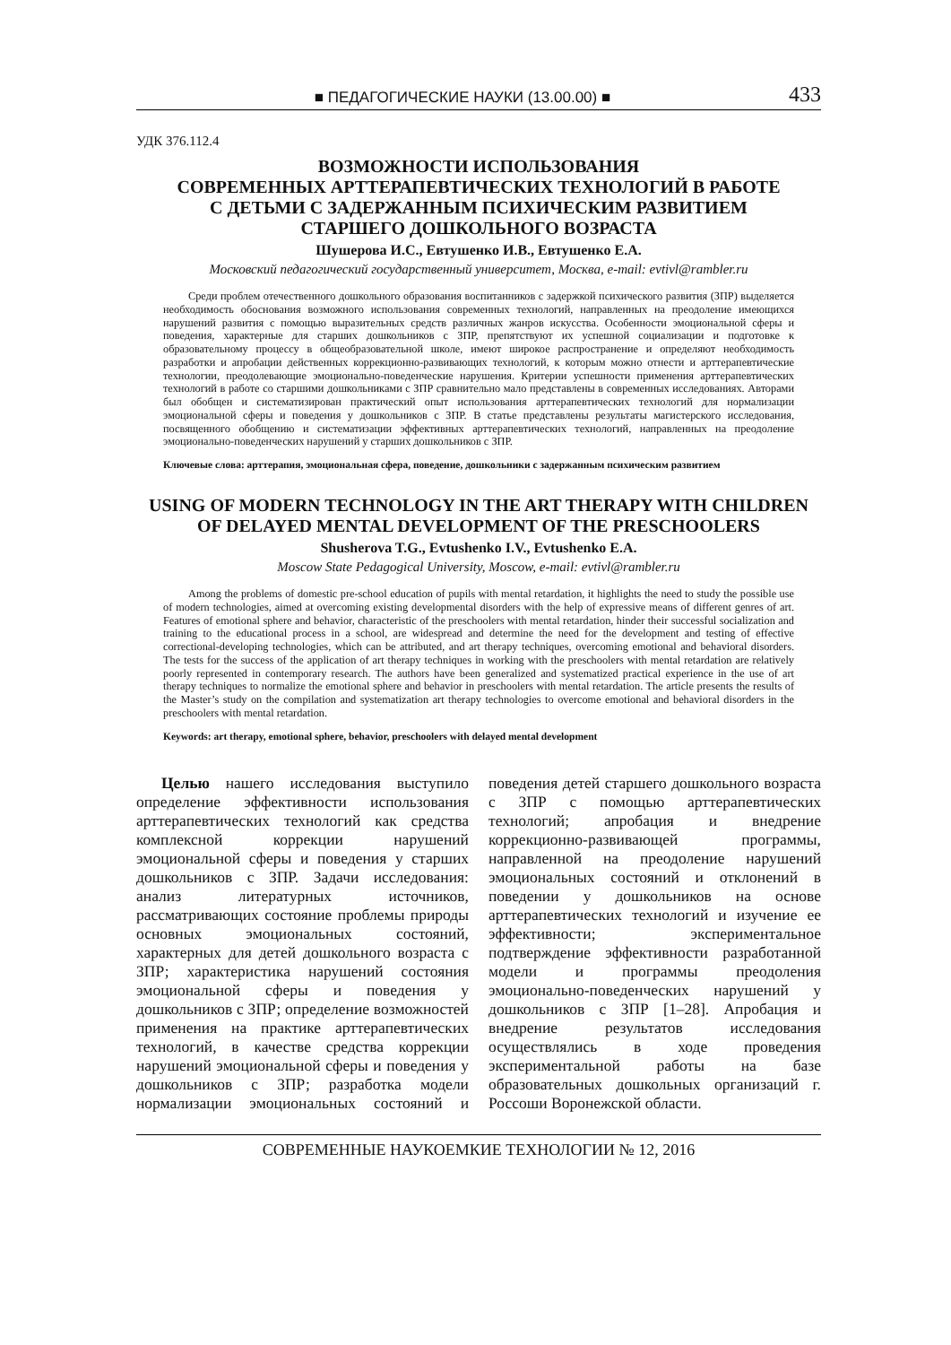■ ПЕДАГОГИЧЕСКИЕ НАУКИ (13.00.00) ■ 433
УДК 376.112.4
ВОЗМОЖНОСТИ ИСПОЛЬЗОВАНИЯ
СОВРЕМЕННЫХ АРТТЕРАПЕВТИЧЕСКИХ ТЕХНОЛОГИЙ В РАБОТЕ
С ДЕТЬМИ С ЗАДЕРЖАННЫМ ПСИХИЧЕСКИМ РАЗВИТИЕМ
СТАРШЕГО ДОШКОЛЬНОГО ВОЗРАСТА
Шушерова И.С., Евтушенко И.В., Евтушенко Е.А.
Московский педагогический государственный университет, Москва, e-mail: evtivl@rambler.ru
Среди проблем отечественного дошкольного образования воспитанников с задержкой психического развития (ЗПР) выделяется необходимость обоснования возможного использования современных технологий, направленных на преодоление имеющихся нарушений развития с помощью выразительных средств различных жанров искусства. Особенности эмоциональной сферы и поведения, характерные для старших дошкольников с ЗПР, препятствуют их успешной социализации и подготовке к образовательному процессу в общеобразовательной школе, имеют широкое распространение и определяют необходимость разработки и апробации действенных коррекционно-развивающих технологий, к которым можно отнести и арттерапевтические технологии, преодолевающие эмоционально-поведенческие нарушения. Критерии успешности применения арттерапевтических технологий в работе со старшими дошкольниками с ЗПР сравнительно мало представлены в современных исследованиях. Авторами был обобщен и систематизирован практический опыт использования арттерапевтических технологий для нормализации эмоциональной сферы и поведения у дошкольников с ЗПР. В статье представлены результаты магистерского исследования, посвященного обобщению и систематизации эффективных арттерапевтических технологий, направленных на преодоление эмоционально-поведенческих нарушений у старших дошкольников с ЗПР.
Ключевые слова: арттерапия, эмоциональная сфера, поведение, дошкольники с задержанным психическим развитием
USING OF MODERN TECHNOLOGY IN THE ART THERAPY WITH CHILDREN
OF DELAYED MENTAL DEVELOPMENT OF THE PRESCHOOLERS
Shusherova T.G., Evtushenko I.V., Evtushenko E.A.
Moscow State Pedagogical University, Moscow, e-mail: evtivl@rambler.ru
Among the problems of domestic pre-school education of pupils with mental retardation, it highlights the need to study the possible use of modern technologies, aimed at overcoming existing developmental disorders with the help of expressive means of different genres of art. Features of emotional sphere and behavior, characteristic of the preschoolers with mental retardation, hinder their successful socialization and training to the educational process in a school, are widespread and determine the need for the development and testing of effective correctional-developing technologies, which can be attributed, and art therapy techniques, overcoming emotional and behavioral disorders. The tests for the success of the application of art therapy techniques in working with the preschoolers with mental retardation are relatively poorly represented in contemporary research. The authors have been generalized and systematized practical experience in the use of art therapy techniques to normalize the emotional sphere and behavior in preschoolers with mental retardation. The article presents the results of the Master’s study on the compilation and systematization art therapy technologies to overcome emotional and behavioral disorders in the preschoolers with mental retardation.
Keywords: art therapy, emotional sphere, behavior, preschoolers with delayed mental development
Целью нашего исследования выступило определение эффективности использования арттерапевтических технологий как средства комплексной коррекции нарушений эмоциональной сферы и поведения у старших дошкольников с ЗПР. Задачи исследования: анализ литературных источников, рассматривающих состояние проблемы природы основных эмоциональных состояний, характерных для детей дошкольного возраста с ЗПР; характеристика нарушений состояния эмоциональной сферы и поведения у дошкольников с ЗПР; определение возможностей применения на практике арттерапевтических технологий, в качестве средства коррекции нарушений эмоциональной сферы и поведения у дошкольников с ЗПР; разработка модели нормализации эмоциональных состояний и поведения детей старшего дошкольного возраста с ЗПР с помощью арттерапевтических технологий; апробация и внедрение коррекционно-развивающей программы, направленной на преодоление нарушений эмоциональных состояний и отклонений в поведении у дошкольников на основе арттерапевтических технологий и изучение ее эффективности; экспериментальное подтверждение эффективности разработанной модели и программы преодоления эмоционально-поведенческих нарушений у дошкольников с ЗПР [1–28]. Апробация и внедрение результатов исследования осуществлялись в ходе проведения экспериментальной работы на базе образовательных дошкольных организаций г. Россоши Воронежской области.
СОВРЕМЕННЫЕ НАУКОЕМКИЕ ТЕХНОЛОГИИ № 12, 2016